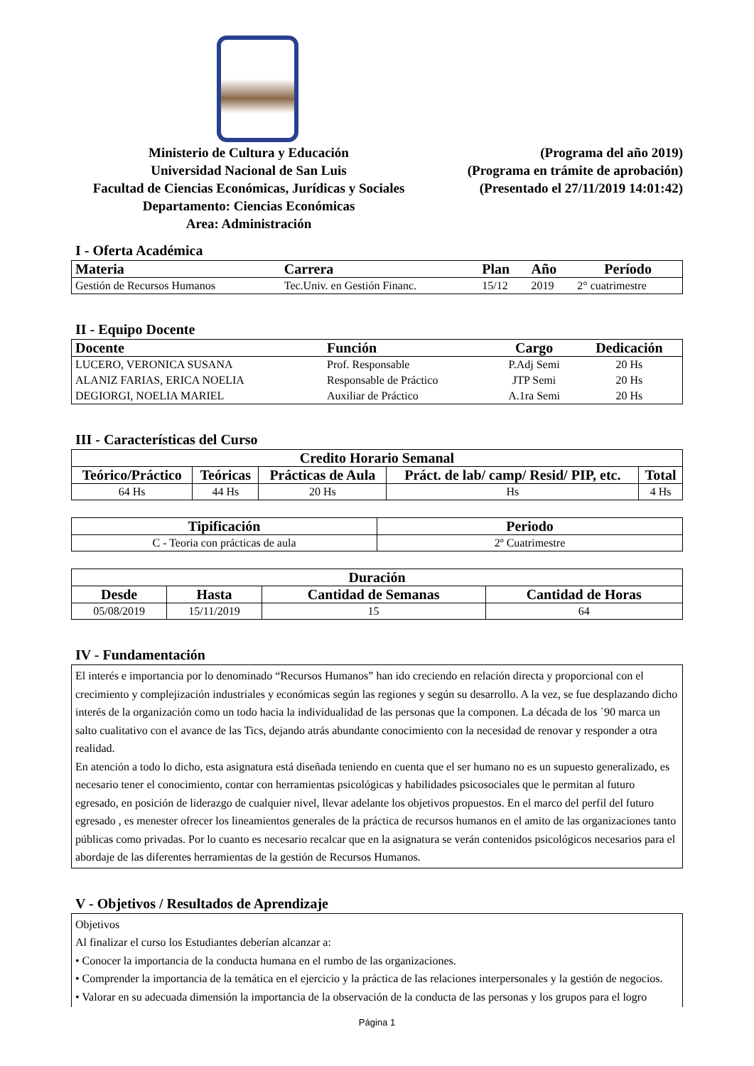Ministerio de Cultura y Educación
Universidad Nacional de San Luis
Facultad de Ciencias Económicas, Jurídicas y Sociales
Departamento: Ciencias Económicas
Area: Administración
(Programa del año 2019)
(Programa en trámite de aprobación)
(Presentado el 27/11/2019 14:01:42)
I - Oferta Académica
| Materia | Carrera | Plan | Año | Período |
| --- | --- | --- | --- | --- |
| Gestión de Recursos Humanos | Tec.Univ. en Gestión Financ. | 15/12 | 2019 | 2° cuatrimestre |
II - Equipo Docente
| Docente | Función | Cargo | Dedicación |
| --- | --- | --- | --- |
| LUCERO, VERONICA SUSANA | Prof. Responsable | P.Adj Semi | 20 Hs |
| ALANIZ FARIAS, ERICA NOELIA | Responsable de Práctico | JTP Semi | 20 Hs |
| DEGIORGI, NOELIA MARIEL | Auxiliar de Práctico | A.1ra Semi | 20 Hs |
III - Características del Curso
| Credito Horario Semanal | | | | |
| --- | --- | --- | --- | --- |
| Teórico/Práctico | Teóricas | Prácticas de Aula | Práct. de lab/ camp/ Resid/ PIP, etc. | Total |
| 64 Hs | 44 Hs | 20 Hs | Hs | 4 Hs |
| Tipificación | Periodo |
| --- | --- |
| C - Teoria con prácticas de aula | 2º Cuatrimestre |
| Duración | | | |
| --- | --- | --- | --- |
| Desde | Hasta | Cantidad de Semanas | Cantidad de Horas |
| 05/08/2019 | 15/11/2019 | 15 | 64 |
IV - Fundamentación
El interés e importancia por lo denominado “Recursos Humanos” han ido creciendo en relación directa y proporcional con el crecimiento y complejización industriales y económicas según las regiones y según su desarrollo. A la vez, se fue desplazando dicho interés de la organización como un todo hacia la individualidad de las personas que la componen. La década de los `90 marca un salto cualitativo con el avance de las Tics, dejando atrás abundante conocimiento con la necesidad de renovar y responder a otra realidad.
En atención a todo lo dicho, esta asignatura está diseñada teniendo en cuenta que el ser humano no es un supuesto generalizado, es necesario tener el conocimiento, contar con herramientas psicológicas y habilidades psicosociales que le permitan al futuro egresado, en posición de liderazgo de cualquier nivel, llevar adelante los objetivos propuestos. En el marco del perfil del futuro egresado , es menester ofrecer los lineamientos generales de la práctica de recursos humanos en el amito de las organizaciones tanto públicas como privadas. Por lo cuanto es necesario recalcar que en la asignatura se verán contenidos psicológicos necesarios para el abordaje de las diferentes herramientas de la gestión de Recursos Humanos.
V - Objetivos / Resultados de Aprendizaje
Objetivos
Al finalizar el curso los Estudiantes deberían alcanzar a:
• Conocer la importancia de la conducta humana en el rumbo de las organizaciones.
• Comprender la importancia de la temática en el ejercicio y la práctica de las relaciones interpersonales y la gestión de negocios.
• Valorar en su adecuada dimensión la importancia de la observación de la conducta de las personas y los grupos para el logro
Página 1